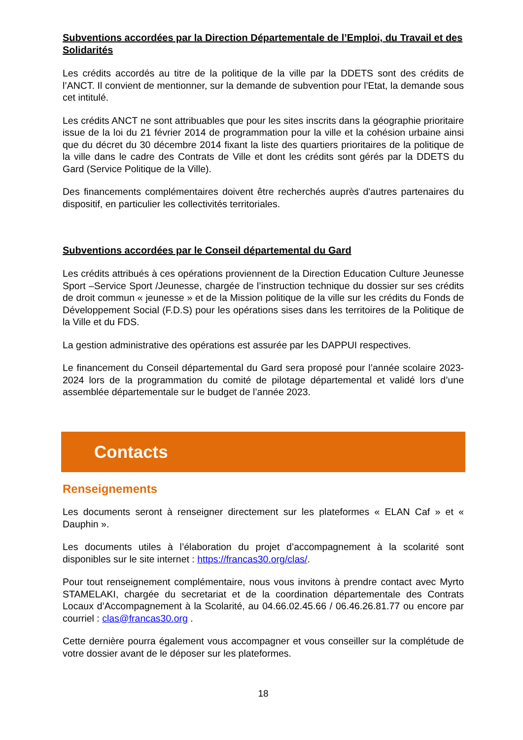Subventions accordées par la Direction Départementale de l’Emploi, du Travail et des Solidarités
Les crédits accordés au titre de la politique de la ville par la DDETS sont des crédits de l’ANCT. Il convient de mentionner, sur la demande de subvention pour l'Etat, la demande sous cet intitulé.
Les crédits ANCT ne sont attribuables que pour les sites inscrits dans la géographie prioritaire issue de la loi du 21 février 2014 de programmation pour la ville et la cohésion urbaine ainsi que du décret du 30 décembre 2014 fixant la liste des quartiers prioritaires de la politique de la ville dans le cadre des Contrats de Ville et dont les crédits sont gérés par la DDETS du Gard (Service Politique de la Ville).
Des financements complémentaires doivent être recherchés auprès d'autres partenaires du dispositif, en particulier les collectivités territoriales.
Subventions accordées par le Conseil départemental du Gard
Les crédits attribués à ces opérations proviennent de la Direction Education Culture Jeunesse Sport –Service Sport /Jeunesse, chargée de l’instruction technique du dossier sur ses crédits de droit commun « jeunesse » et de la Mission politique de la ville sur les crédits du Fonds de Développement Social (F.D.S) pour les opérations sises dans les territoires de la Politique de la Ville et du FDS.
La gestion administrative des opérations est assurée par les DAPPUI respectives.
Le financement du Conseil départemental du Gard sera proposé pour l’année scolaire 2023-2024 lors de la programmation du comité de pilotage départemental et validé lors d’une assemblée départementale sur le budget de l’année 2023.
Contacts
Renseignements
Les documents seront à renseigner directement sur les plateformes « ELAN Caf » et « Dauphin ».
Les documents utiles à l’élaboration du projet d’accompagnement à la scolarité sont disponibles sur le site internet : https://francas30.org/clas/.
Pour tout renseignement complémentaire, nous vous invitons à prendre contact avec Myrto STAMELAKI, chargée du secretariat et de la coordination départementale des Contrats Locaux d’Accompagnement à la Scolarité, au 04.66.02.45.66 / 06.46.26.81.77 ou encore par courriel : clas@francas30.org .
Cette dernière pourra également vous accompagner et vous conseiller sur la complétude de votre dossier avant de le déposer sur les plateformes.
18